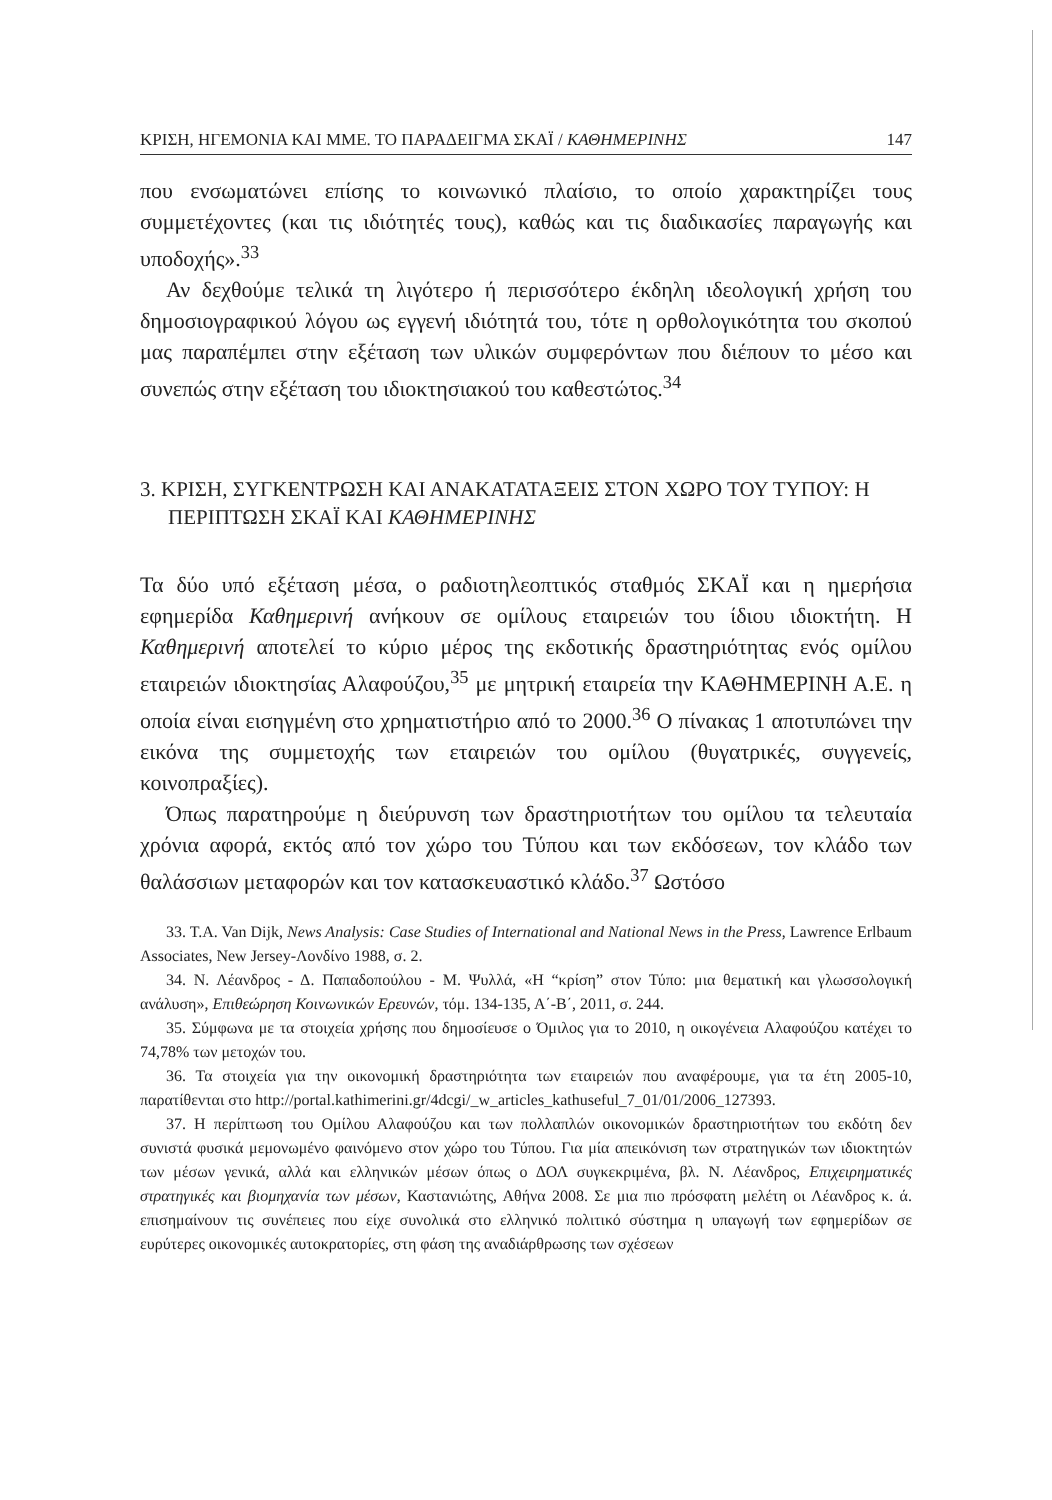ΚΡΙΣΗ, ΗΓΕΜΟΝΙΑ ΚΑΙ ΜΜΕ. ΤΟ ΠΑΡΑΔΕΙΓΜΑ ΣΚΑΪ / ΚΑΘΗΜΕΡΙΝΗΣ 147
που ενσωματώνει επίσης το κοινωνικό πλαίσιο, το οποίο χαρακτηρίζει τους συμμετέχοντες (και τις ιδιότητές τους), καθώς και τις διαδικασίες παραγωγής και υποδοχής».<sup>33</sup>
Αν δεχθούμε τελικά τη λιγότερο ή περισσότερο έκδηλη ιδεολογική χρήση του δημοσιογραφικού λόγου ως εγγενή ιδιότητά του, τότε η ορθολογικότητα του σκοπού μας παραπέμπει στην εξέταση των υλικών συμφερόντων που διέπουν το μέσο και συνεπώς στην εξέταση του ιδιοκτησιακού του καθεστώτος.<sup>34</sup>
3. ΚΡΙΣΗ, ΣΥΓΚΕΝΤΡΩΣΗ ΚΑΙ ΑΝΑΚΑΤΑΤΑΞΕΙΣ ΣΤΟΝ ΧΩΡΟ ΤΟΥ ΤΥΠΟΥ: Η ΠΕΡΙΠΤΩΣΗ ΣΚΑΪ ΚΑΙ ΚΑΘΗΜΕΡΙΝΗΣ
Τα δύο υπό εξέταση μέσα, ο ραδιοτηλεοπτικός σταθμός ΣΚΑΪ και η ημερήσια εφημερίδα Καθημερινή ανήκουν σε ομίλους εταιρειών του ίδιου ιδιοκτήτη. Η Καθημερινή αποτελεί το κύριο μέρος της εκδοτικής δραστηριότητας ενός ομίλου εταιρειών ιδιοκτησίας Αλαφούζου,<sup>35</sup> με μητρική εταιρεία την ΚΑΘΗΜΕΡΙΝΗ Α.Ε. η οποία είναι εισηγμένη στο χρηματιστήριο από το 2000.<sup>36</sup> Ο πίνακας 1 αποτυπώνει την εικόνα της συμμετοχής των εταιρειών του ομίλου (θυγατρικές, συγγενείς, κοινοπραξίες).
Όπως παρατηρούμε η διεύρυνση των δραστηριοτήτων του ομίλου τα τελευταία χρόνια αφορά, εκτός από τον χώρο του Τύπου και των εκδόσεων, τον κλάδο των θαλάσσιων μεταφορών και τον κατασκευαστικό κλάδο.<sup>37</sup> Ωστόσο
33. T.A. Van Dijk, News Analysis: Case Studies of International and National News in the Press, Lawrence Erlbaum Associates, New Jersey-Λονδίνο 1988, σ. 2.
34. Ν. Λέανδρος - Δ. Παπαδοπούλου - Μ. Ψυλλά, «Η “κρίση” στον Τύπο: μια θεματική και γλωσσολογική ανάλυση», Επιθεώρηση Κοινωνικών Ερευνών, τόμ. 134-135, Α΄-Β΄, 2011, σ. 244.
35. Σύμφωνα με τα στοιχεία χρήσης που δημοσίευσε ο Όμιλος για το 2010, η οικογένεια Αλαφούζου κατέχει το 74,78% των μετοχών του.
36. Τα στοιχεία για την οικονομική δραστηριότητα των εταιρειών που αναφέρουμε, για τα έτη 2005-10, παρατίθενται στο http://portal.kathimerini.gr/4dcgi/_w_articles_kathuseful_7_01/01/2006_127393.
37. Η περίπτωση του Ομίλου Αλαφούζου και των πολλαπλών οικονομικών δραστηριοτήτων του εκδότη δεν συνιστά φυσικά μεμονωμένο φαινόμενο στον χώρο του Τύπου. Για μία απεικόνιση των στρατηγικών των ιδιοκτητών των μέσων γενικά, αλλά και ελληνικών μέσων όπως ο ΔΟΛ συγκεκριμένα, βλ. Ν. Λέανδρος, Επιχειρηματικές στρατηγικές και βιομηχανία των μέσων, Καστανιώτης, Αθήνα 2008. Σε μια πιο πρόσφατη μελέτη οι Λέανδρος κ. ά. επισημαίνουν τις συνέπειες που είχε συνολικά στο ελληνικό πολιτικό σύστημα η υπαγωγή των εφημερίδων σε ευρύτερες οικονομικές αυτοκρατορίες, στη φάση της αναδιάρθρωσης των σχέσεων